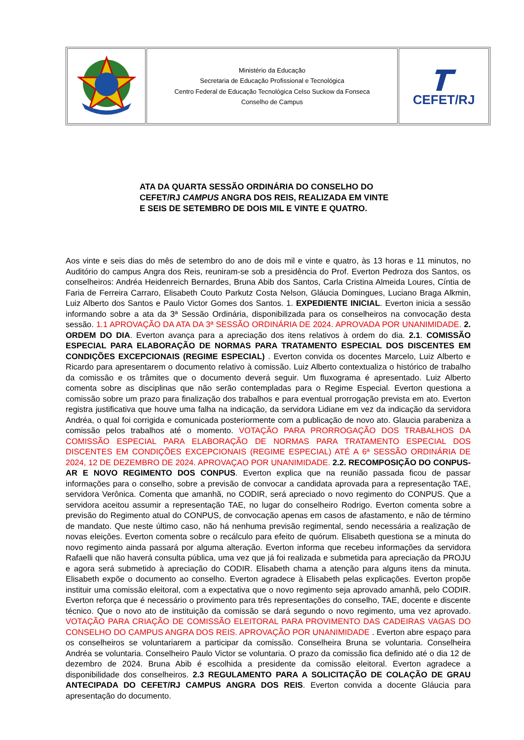| | Ministério da Educação Secretaria de Educação Profissional e Tecnológica Centro Federal de Educação Tecnológica Celso Suckow da Fonseca Conselho de Campus | CEFET/RJ |
ATA DA QUARTA SESSÃO ORDINÁRIA DO CONSELHO DO CEFET/RJ CAMPUS ANGRA DOS REIS, REALIZADA EM VINTE E SEIS DE SETEMBRO DE DOIS MIL E VINTE E QUATRO.
Aos vinte e seis dias do mês de setembro do ano de dois mil e vinte e quatro, às 13 horas e 11 minutos, no Auditório do campus Angra dos Reis, reuniram-se sob a presidência do Prof. Everton Pedroza dos Santos, os conselheiros: Andréa Heidenreich Bernardes, Bruna Abib dos Santos, Carla Cristina Almeida Loures, Cíntia de Faria de Ferreira Carraro, Elisabeth Couto Parkutz Costa Nelson, Gláucia Domingues, Luciano Braga Alkmin, Luiz Alberto dos Santos e Paulo Victor Gomes dos Santos. 1. EXPEDIENTE INICIAL. Everton inicia a sessão informando sobre a ata da 3ª Sessão Ordinária, disponibilizada para os conselheiros na convocação desta sessão. 1.1 APROVAÇÃO DA ATA DA 3ª SESSÃO ORDINÁRIA DE 2024. APROVADA POR UNANIMIDADE. 2. ORDEM DO DIA. Everton avança para a apreciação dos itens relativos à ordem do dia. 2.1. COMISSÃO ESPECIAL PARA ELABORAÇÃO DE NORMAS PARA TRATAMENTO ESPECIAL DOS DISCENTES EM CONDIÇÕES EXCEPCIONAIS (REGIME ESPECIAL) . Everton convida os docentes Marcelo, Luiz Alberto e Ricardo para apresentarem o documento relativo à comissão. Luiz Alberto contextualiza o histórico de trabalho da comissão e os trâmites que o documento deverá seguir. Um fluxograma é apresentado. Luiz Alberto comenta sobre as disciplinas que não serão contempladas para o Regime Especial. Everton questiona a comissão sobre um prazo para finalização dos trabalhos e para eventual prorrogação prevista em ato. Everton registra justificativa que houve uma falha na indicação, da servidora Lidiane em vez da indicação da servidora Andréa, o qual foi corrigida e comunicada posteriormente com a publicação de novo ato. Glaucia parabeniza a comissão pelos trabalhos até o momento. VOTAÇÃO PARA PRORROGAÇÃO DOS TRABALHOS DA COMISSÃO ESPECIAL PARA ELABORAÇÃO DE NORMAS PARA TRATAMENTO ESPECIAL DOS DISCENTES EM CONDIÇÕES EXCEPCIONAIS (REGIME ESPECIAL) ATÉ A 6ª SESSÃO ORDINÁRIA DE 2024, 12 DE DEZEMBRO DE 2024. APROVAÇAO POR UNANIMIDADE. 2.2. RECOMPOSIÇÃO DO CONPUS-AR E NOVO REGIMENTO DOS CONPUS. Everton explica que na reunião passada ficou de passar informações para o conselho, sobre a previsão de convocar a candidata aprovada para a representação TAE, servidora Verônica. Comenta que amanhã, no CODIR, será apreciado o novo regimento do CONPUS. Que a servidora aceitou assumir a representação TAE, no lugar do conselheiro Rodrigo. Everton comenta sobre a previsão do Regimento atual do CONPUS, de convocação apenas em casos de afastamento, e não de término de mandato. Que neste último caso, não há nenhuma previsão regimental, sendo necessária a realização de novas eleições. Everton comenta sobre o recálculo para efeito de quórum. Elisabeth questiona se a minuta do novo regimento ainda passará por alguma alteração. Everton informa que recebeu informações da servidora Rafaelli que não haverá consulta pública, uma vez que já foi realizada e submetida para apreciação da PROJU e agora será submetido à apreciação do CODIR. Elisabeth chama a atenção para alguns itens da minuta. Elisabeth expõe o documento ao conselho. Everton agradece à Elisabeth pelas explicações. Everton propõe instituir uma comissão eleitoral, com a expectativa que o novo regimento seja aprovado amanhã, pelo CODIR. Everton reforça que é necessário o provimento para três representações do conselho, TAE, docente e discente técnico. Que o novo ato de instituição da comissão se dará segundo o novo regimento, uma vez aprovado. VOTAÇÃO PARA CRIAÇÃO DE COMISSÃO ELEITORAL PARA PROVIMENTO DAS CADEIRAS VAGAS DO CONSELHO DO CAMPUS ANGRA DOS REIS. APROVAÇÃO POR UNANIMIDADE . Everton abre espaço para os conselheiros se voluntariarem a participar da comissão. Conselheira Bruna se voluntaria. Conselheira Andréa se voluntaria. Conselheiro Paulo Victor se voluntaria. O prazo da comissão fica definido até o dia 12 de dezembro de 2024. Bruna Abib é escolhida a presidente da comissão eleitoral. Everton agradece a disponibilidade dos conselheiros. 2.3 REGULAMENTO PARA A SOLICITAÇÃO DE COLAÇÃO DE GRAU ANTECIPADA DO CEFET/RJ CAMPUS ANGRA DOS REIS. Everton convida a docente Gláucia para apresentação do documento.